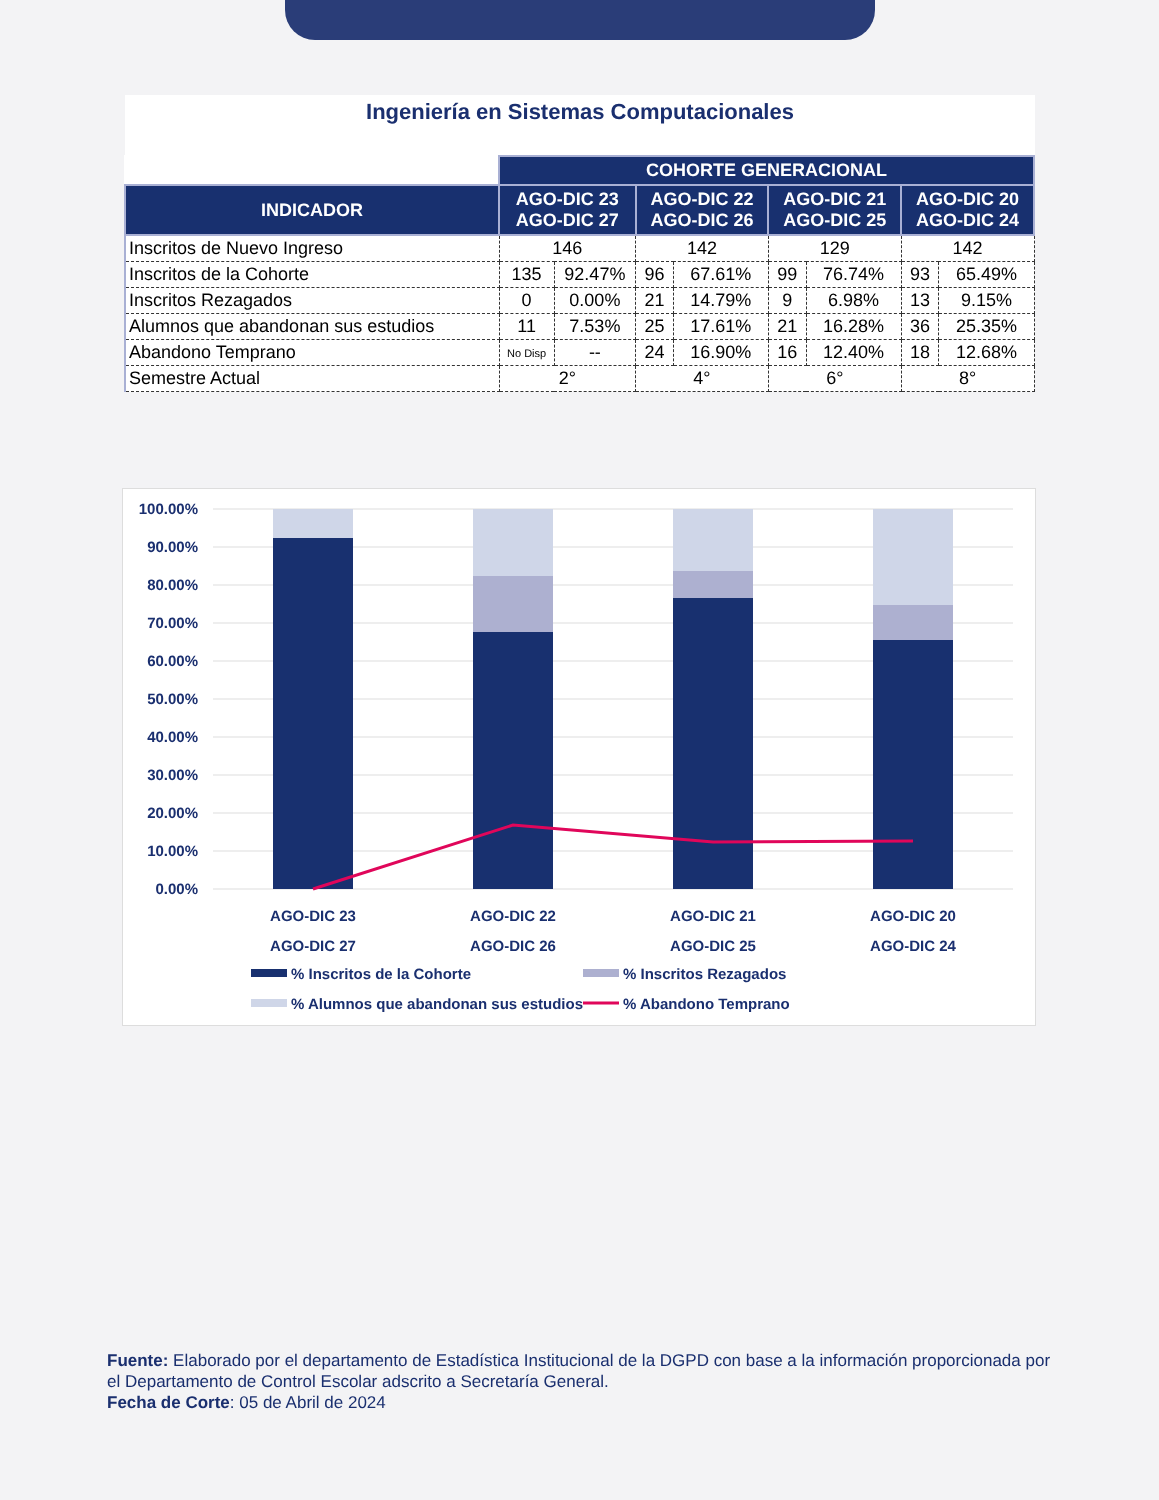Ingeniería en Sistemas Computacionales
| | COHORTE GENERACIONAL | | | | | | | |
| INDICADOR | AGO-DIC 23 AGO-DIC 27 | | AGO-DIC 22 AGO-DIC 26 | | AGO-DIC 21 AGO-DIC 25 | | AGO-DIC 20 AGO-DIC 24 | |
| Inscritos de Nuevo Ingreso | 146 | | 142 | | 129 | | 142 | |
| Inscritos de la Cohorte | 135 | 92.47% | 96 | 67.61% | 99 | 76.74% | 93 | 65.49% |
| Inscritos Rezagados | 0 | 0.00% | 21 | 14.79% | 9 | 6.98% | 13 | 9.15% |
| Alumnos que abandonan sus estudios | 11 | 7.53% | 25 | 17.61% | 21 | 16.28% | 36 | 25.35% |
| Abandono Temprano | No Disp | -- | 24 | 16.90% | 16 | 12.40% | 18 | 12.68% |
| Semestre Actual | 2° | | 4° | | 6° | | 8° | |
100.00%
90.00%
80.00%
70.00%
60.00%
50.00%
40.00%
30.00%
20.00%
10.00%
0.00%
AGO-DIC 23
AGO-DIC 27
AGO-DIC 22
AGO-DIC 26
AGO-DIC 21
AGO-DIC 25
AGO-DIC 20
AGO-DIC 24
% Inscritos de la Cohorte
% Inscritos Rezagados
% Alumnos que abandonan sus estudios
% Abandono Temprano
Fuente: Elaborado por el departamento de Estadística Institucional de la DGPD con base a la información proporcionada por el Departamento de Control Escolar adscrito a Secretaría General.
Fecha de Corte: 05 de Abril de 2024